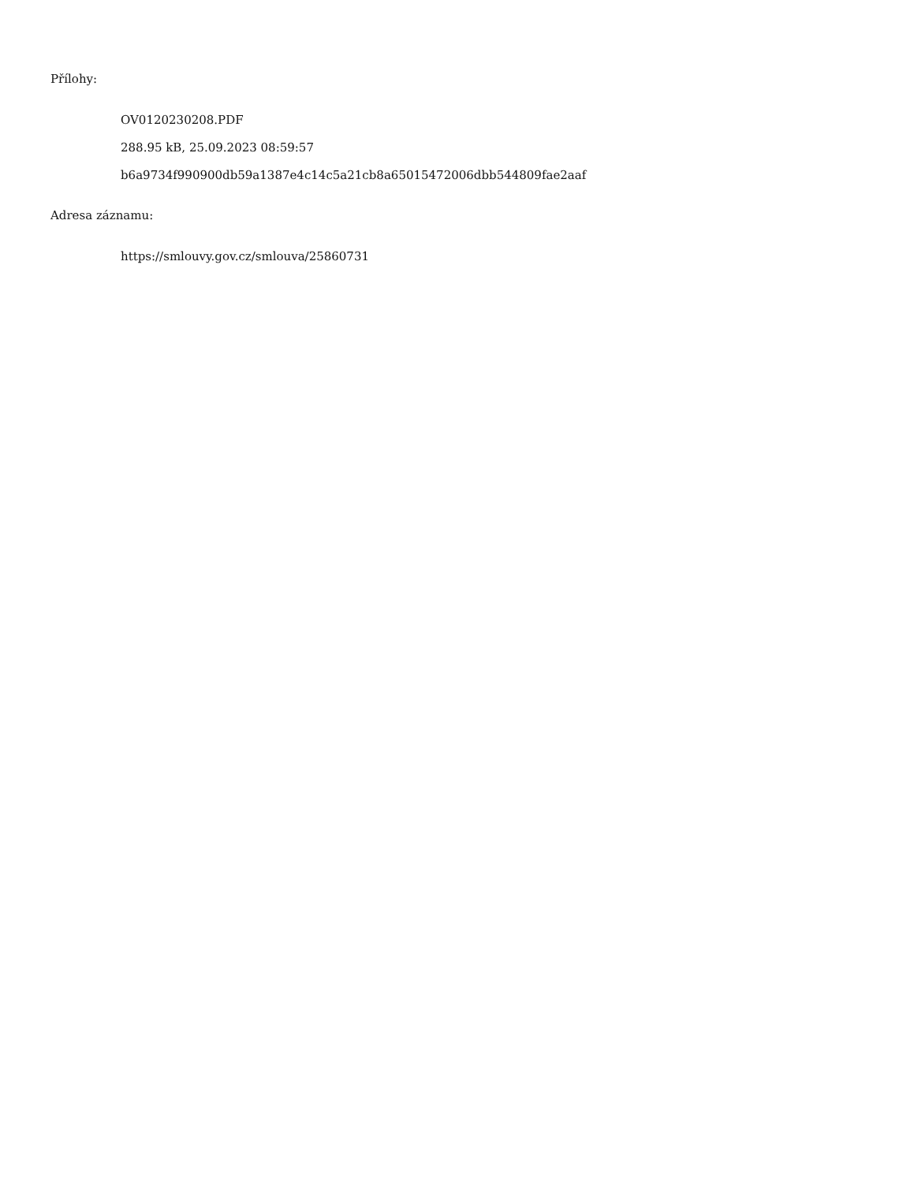Přílohy:
OV0120230208.PDF
288.95 kB, 25.09.2023 08:59:57
b6a9734f990900db59a1387e4c14c5a21cb8a65015472006dbb544809fae2aaf
Adresa záznamu:
https://smlouvy.gov.cz/smlouva/25860731